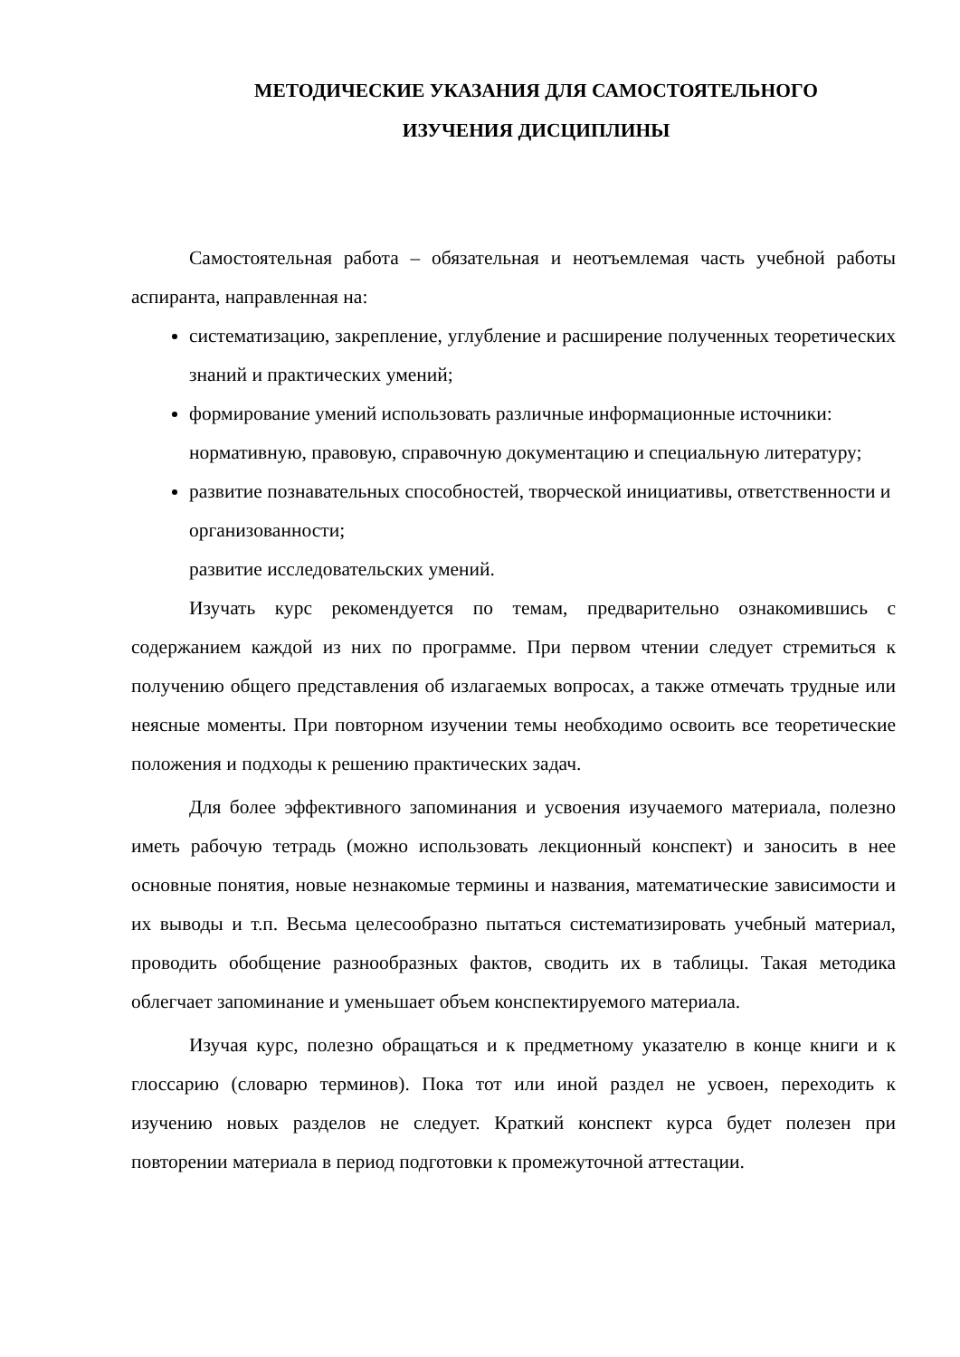МЕТОДИЧЕСКИЕ УКАЗАНИЯ ДЛЯ САМОСТОЯТЕЛЬНОГО
ИЗУЧЕНИЯ ДИСЦИПЛИНЫ
Самостоятельная работа – обязательная и неотъемлемая часть учебной работы аспиранта, направленная на:
систематизацию, закрепление, углубление и расширение полученных теоретических знаний и практических умений;
формирование умений использовать различные информационные источники: нормативную, правовую, справочную документацию и специальную литературу;
развитие познавательных способностей, творческой инициативы, ответственности и организованности;
развитие исследовательских умений.
Изучать курс рекомендуется по темам, предварительно ознакомившись с содержанием каждой из них по программе. При первом чтении следует стремиться к получению общего представления об излагаемых вопросах, а также отмечать трудные или неясные моменты. При повторном изучении темы необходимо освоить все теоретические положения и подходы к решению практических задач.
Для более эффективного запоминания и усвоения изучаемого материала, полезно иметь рабочую тетрадь (можно использовать лекционный конспект) и заносить в нее основные понятия, новые незнакомые термины и названия, математические зависимости и их выводы и т.п. Весьма целесообразно пытаться систематизировать учебный материал, проводить обобщение разнообразных фактов, сводить их в таблицы. Такая методика облегчает запоминание и уменьшает объем конспектируемого материала.
Изучая курс, полезно обращаться и к предметному указателю в конце книги и к глоссарию (словарю терминов). Пока тот или иной раздел не усвоен, переходить к изучению новых разделов не следует. Краткий конспект курса будет полезен при повторении материала в период подготовки к промежуточной аттестации.